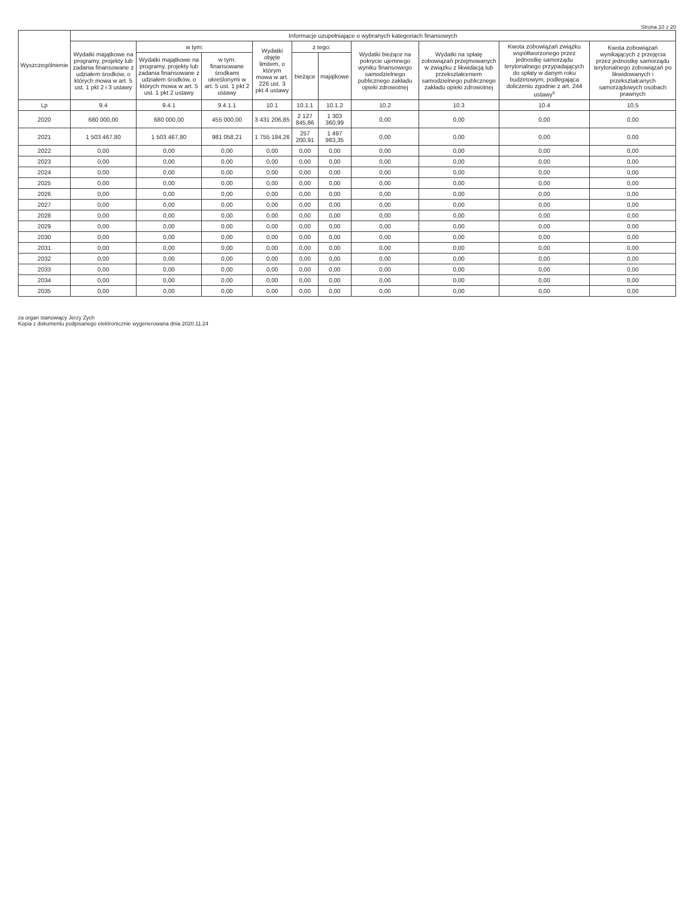Strona 10 z 20
| Wyszczególnienie | Informacje uzupełniające o wybranych kategoriach finansowych | | | | | | | | | |
| --- | --- | --- | --- | --- | --- | --- | --- | --- | --- | --- |
| | Wydatki majątkowe na programy, projekty lub zadania finansowane z udziałem środków, o których mowa w art. 5 ust. 1 pkt 2 i 3 ustawy | w tym: | | Wydatki objęte limitem, o którym mowa w art. 226 ust. 3 pkt 4 ustawy | z tego: | | Wydatki bieżące na pokrycie ujemnego wyniku finansowego samodzielnego publicznego zakładu opieki zdrowotnej | Wydatki na spłatę zobowiązań przejmowanych w związku z likwidacją lub przekształceniem samodzielnego publicznego zakładu opieki zdrowotnej | Kwota zobowiązań związku współtworzonego przez jednostkę samorządu terytorialnego przypadających do spłaty w danym roku budżetowym, podlegająca doliczeniu zgodnie z art. 244 ustawy<sup>x</sup> | Kwota zobowiązań wynikających z przejęcia przez jednostkę samorządu terytorialnego zobowiązań po likwidowanych i przekształcanych samorządowych osobach prawnych |
| | | Wydatki majątkowe na programy, projekty lub zadania finansowane z udziałem środków, o których mowa w art. 5 ust. 1 pkt 2 ustawy | w tym: finansowane środkami określonymi w art. 5 ust. 1 pkt 2 ustawy | | bieżące | majątkowe | | | | |
| Lp | 9.4 | 9.4.1 | 9.4.1.1 | 10.1 | 10.1.1 | 10.1.2 | 10.2 | 10.3 | 10.4 | 10.5 |
| 2020 | 680 000,00 | 680 000,00 | 455 000,00 | 3 431 206,85 | 2 127 845,86 | 1 303 360,99 | 0,00 | 0,00 | 0,00 | 0,00 |
| 2021 | 1 503 467,80 | 1 503 467,80 | 981 058,21 | 1 755 184,26 | 257 200,91 | 1 497 983,35 | 0,00 | 0,00 | 0,00 | 0,00 |
| 2022 | 0,00 | 0,00 | 0,00 | 0,00 | 0,00 | 0,00 | 0,00 | 0,00 | 0,00 | 0,00 |
| 2023 | 0,00 | 0,00 | 0,00 | 0,00 | 0,00 | 0,00 | 0,00 | 0,00 | 0,00 | 0,00 |
| 2024 | 0,00 | 0,00 | 0,00 | 0,00 | 0,00 | 0,00 | 0,00 | 0,00 | 0,00 | 0,00 |
| 2025 | 0,00 | 0,00 | 0,00 | 0,00 | 0,00 | 0,00 | 0,00 | 0,00 | 0,00 | 0,00 |
| 2026 | 0,00 | 0,00 | 0,00 | 0,00 | 0,00 | 0,00 | 0,00 | 0,00 | 0,00 | 0,00 |
| 2027 | 0,00 | 0,00 | 0,00 | 0,00 | 0,00 | 0,00 | 0,00 | 0,00 | 0,00 | 0,00 |
| 2028 | 0,00 | 0,00 | 0,00 | 0,00 | 0,00 | 0,00 | 0,00 | 0,00 | 0,00 | 0,00 |
| 2029 | 0,00 | 0,00 | 0,00 | 0,00 | 0,00 | 0,00 | 0,00 | 0,00 | 0,00 | 0,00 |
| 2030 | 0,00 | 0,00 | 0,00 | 0,00 | 0,00 | 0,00 | 0,00 | 0,00 | 0,00 | 0,00 |
| 2031 | 0,00 | 0,00 | 0,00 | 0,00 | 0,00 | 0,00 | 0,00 | 0,00 | 0,00 | 0,00 |
| 2032 | 0,00 | 0,00 | 0,00 | 0,00 | 0,00 | 0,00 | 0,00 | 0,00 | 0,00 | 0,00 |
| 2033 | 0,00 | 0,00 | 0,00 | 0,00 | 0,00 | 0,00 | 0,00 | 0,00 | 0,00 | 0,00 |
| 2034 | 0,00 | 0,00 | 0,00 | 0,00 | 0,00 | 0,00 | 0,00 | 0,00 | 0,00 | 0,00 |
| 2035 | 0,00 | 0,00 | 0,00 | 0,00 | 0,00 | 0,00 | 0,00 | 0,00 | 0,00 | 0,00 |
za organ stanowiący Jerzy Zych
Kopia z dokumentu podpisanego elektronicznie wygenerowana dnia 2020.11.24